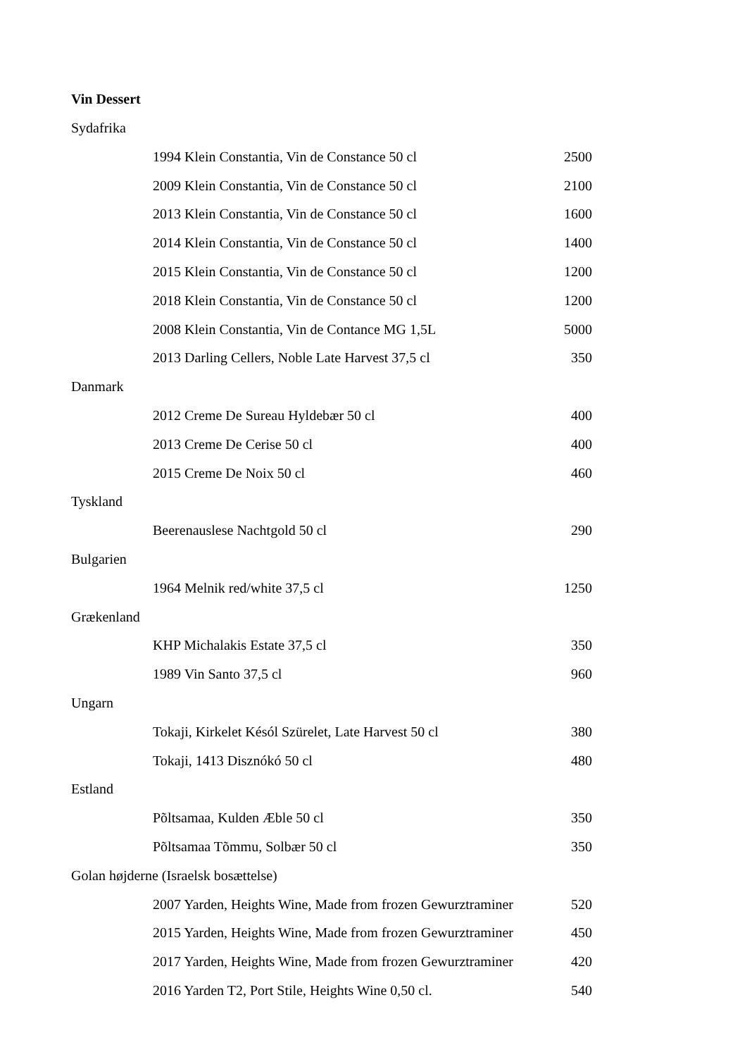Vin Dessert
| Sydafrika | | |
| | 1994 Klein Constantia, Vin de Constance 50 cl | 2500 |
| | 2009 Klein Constantia, Vin de Constance 50 cl | 2100 |
| | 2013 Klein Constantia, Vin de Constance 50 cl | 1600 |
| | 2014 Klein Constantia, Vin de Constance 50 cl | 1400 |
| | 2015 Klein Constantia, Vin de Constance 50 cl | 1200 |
| | 2018 Klein Constantia, Vin de Constance 50 cl | 1200 |
| | 2008 Klein Constantia, Vin de Contance MG 1,5L | 5000 |
| | 2013 Darling Cellers, Noble Late Harvest 37,5 cl | 350 |
| Danmark | | |
| | 2012 Creme De Sureau Hyldebær 50 cl | 400 |
| | 2013 Creme De Cerise 50 cl | 400 |
| | 2015 Creme De Noix 50 cl | 460 |
| Tyskland | | |
| | Beerenauslese Nachtgold 50 cl | 290 |
| Bulgarien | | |
| | 1964 Melnik red/white 37,5 cl | 1250 |
| Grækenland | | |
| | KHP Michalakis Estate 37,5 cl | 350 |
| | 1989 Vin Santo 37,5 cl | 960 |
| Ungarn | | |
| | Tokaji, Kirkelet Késól Szürelet, Late Harvest 50 cl | 380 |
| | Tokaji, 1413 Disznókó 50 cl | 480 |
| Estland | | |
| | Põltsamaa, Kulden Æble 50 cl | 350 |
| | Põltsamaa Tõmmu, Solbær 50 cl | 350 |
| Golan højderne (Israelsk bosættelse) | | |
| | 2007 Yarden, Heights Wine, Made from frozen Gewurztraminer | 520 |
| | 2015 Yarden, Heights Wine, Made from frozen Gewurztraminer | 450 |
| | 2017 Yarden, Heights Wine, Made from frozen Gewurztraminer | 420 |
| | 2016 Yarden T2, Port Stile, Heights Wine 0,50 cl. | 540 |